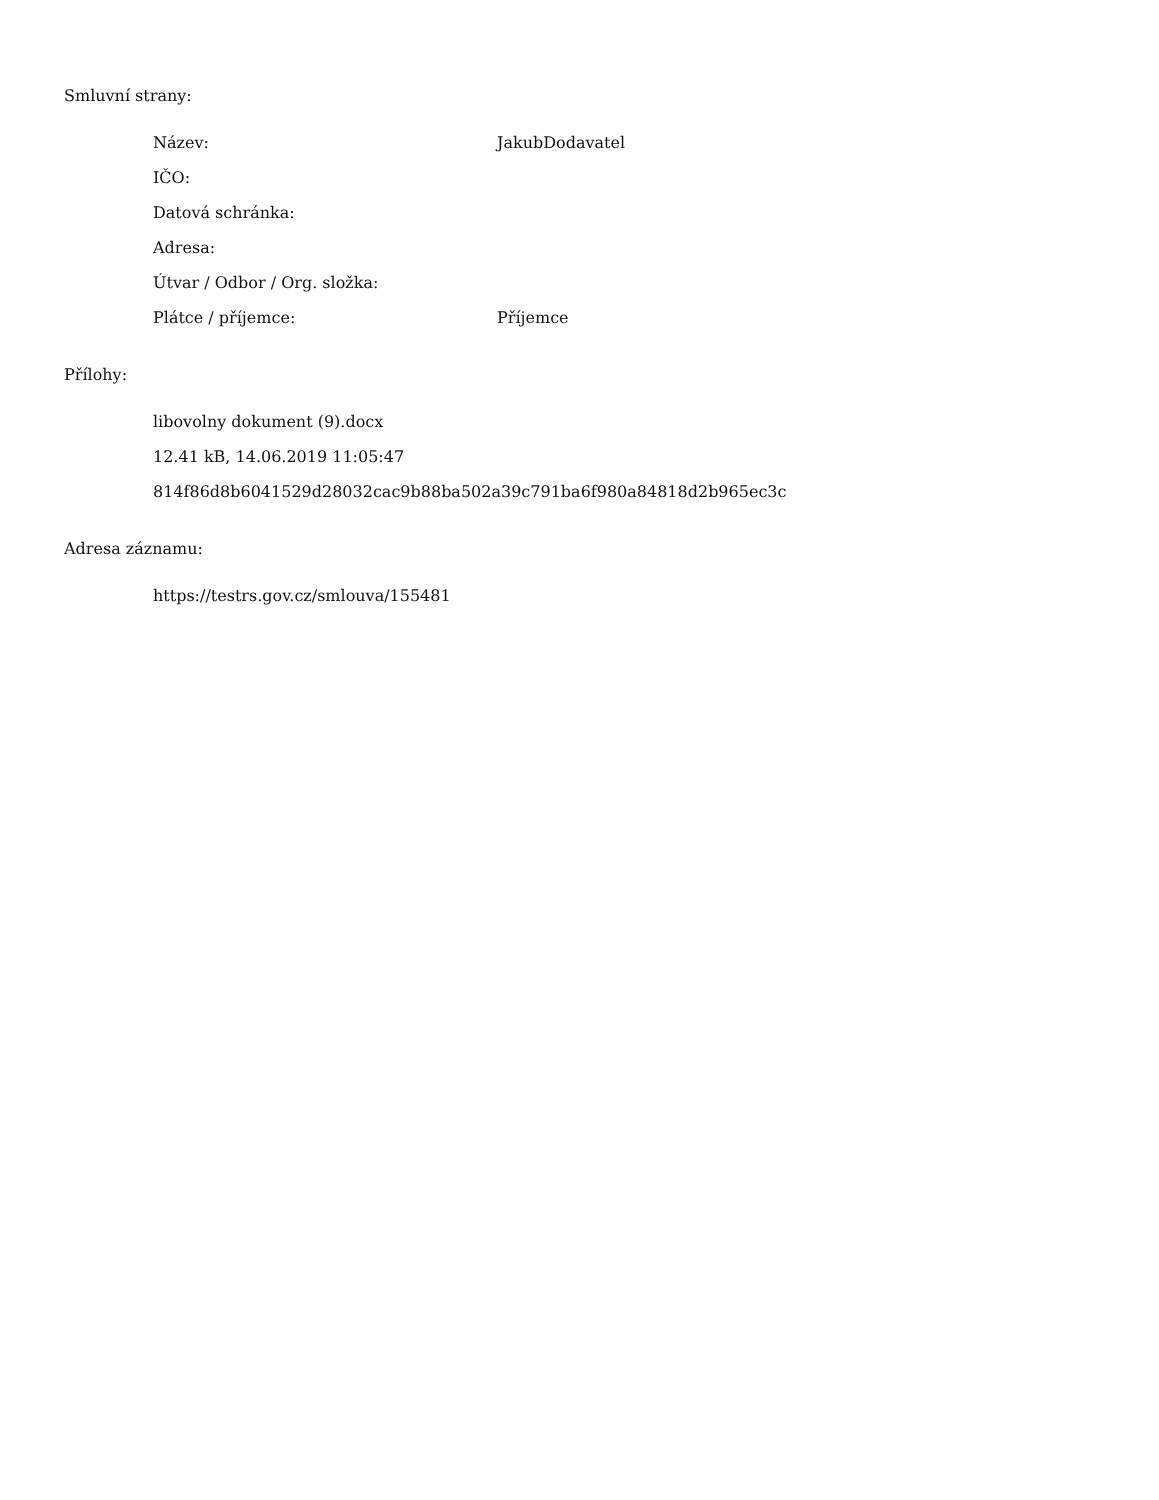Smluvní strany:
| Název: | JakubDodavatel |
| IČO: | |
| Datová schránka: | |
| Adresa: | |
| Útvar / Odbor / Org. složka: | |
| Plátce / příjemce: | Příjemce |
Přílohy:
libovolny dokument (9).docx
12.41 kB, 14.06.2019 11:05:47
814f86d8b6041529d28032cac9b88ba502a39c791ba6f980a84818d2b965ec3c
Adresa záznamu:
https://testrs.gov.cz/smlouva/155481